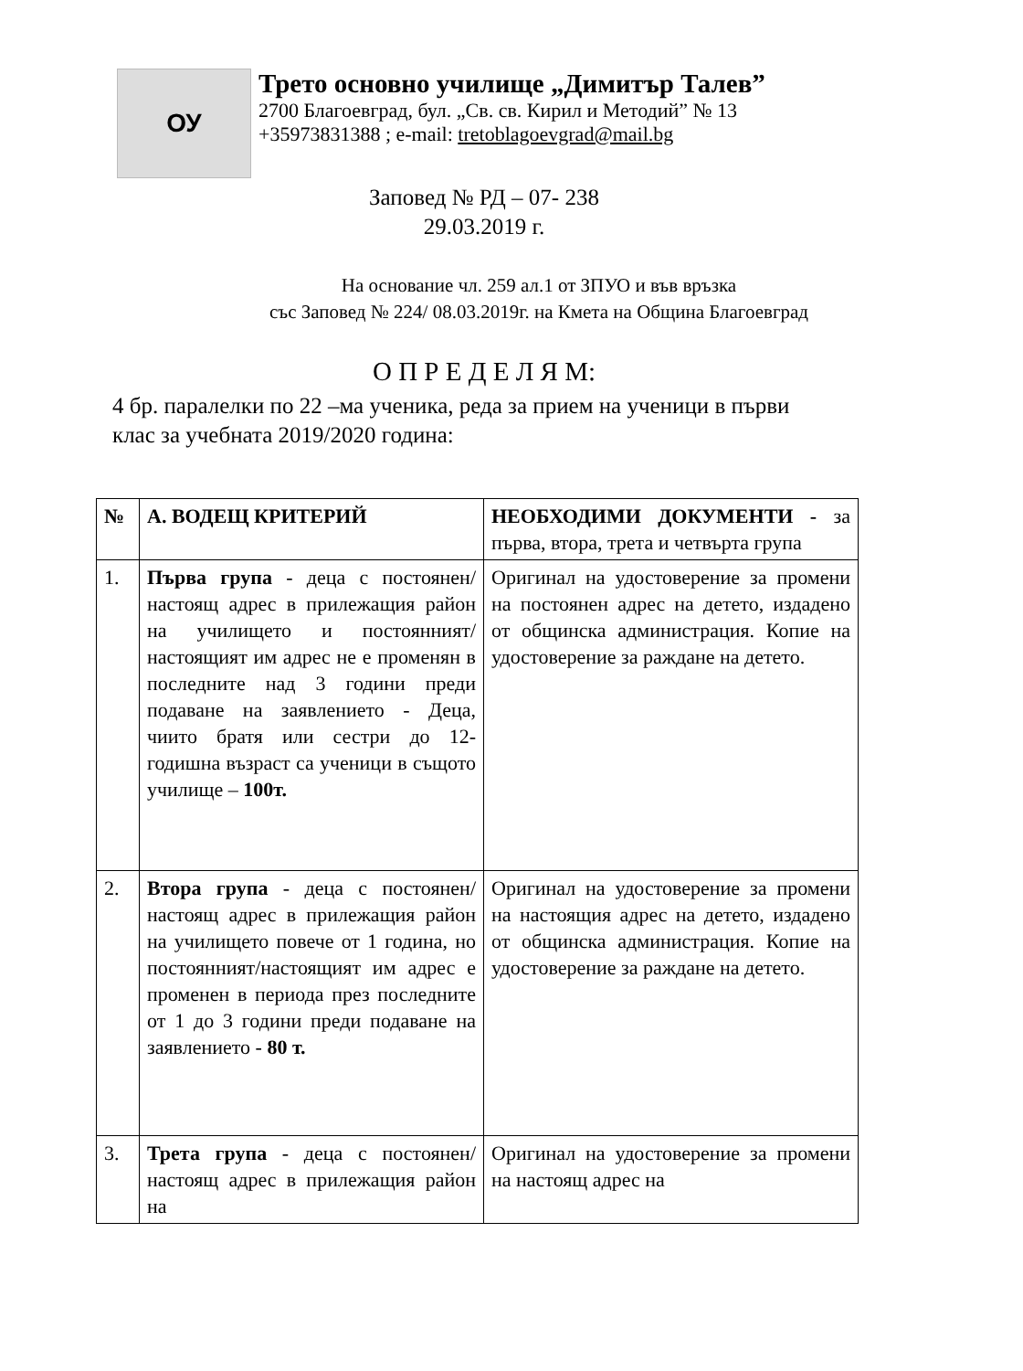ОУ
Трето основно училище „Димитър Талев”
2700 Благоевград, бул. „Св. св. Кирил и Методий” № 13
+35973831388 ; e-mail: tretoblagoevgrad@mail.bg
Заповед № РД – 07- 238
29.03.2019 г.
На основание чл. 259 ал.1 от ЗПУО и във връзка
със Заповед № 224/ 08.03.2019г. на Кмета на Община Благоевград
О П Р Е Д Е Л Я М:
4 бр. паралелки по 22 –ма ученика, реда за прием на ученици в първи клас за учебната 2019/2020 година:
| № | А. ВОДЕЩ КРИТЕРИЙ | НЕОБХОДИМИ ДОКУМЕНТИ - за първа, втора, трета и четвърта група |
| 1. | Първа група - деца с постоянен/настоящ адрес в прилежащия район на училището и постоянният/настоящият им адрес не е променян в последните над 3 години преди подаване на заявлението - Деца, чиито братя или сестри до 12- годишна възраст са ученици в същото училище – 100т. | Оригинал на удостоверение за промени на постоянен адрес на детето, издадено от общинска администрация. Копие на удостоверение за раждане на детето. |
| 2. | Втора група - деца с постоянен/настоящ адрес в прилежащия район на училището повече от 1 година, но постоянният/настоящият им адрес е променен в периода през последните от 1 до 3 години преди подаване на заявлението - 80 т. | Оригинал на удостоверение за промени на настоящия адрес на детето, издадено от общинска администрация. Копие на удостоверение за раждане на детето. |
| 3. | Трета група - деца с постоянен/настоящ адрес в прилежащия район на | Оригинал на удостоверение за промени на настоящ адрес на |